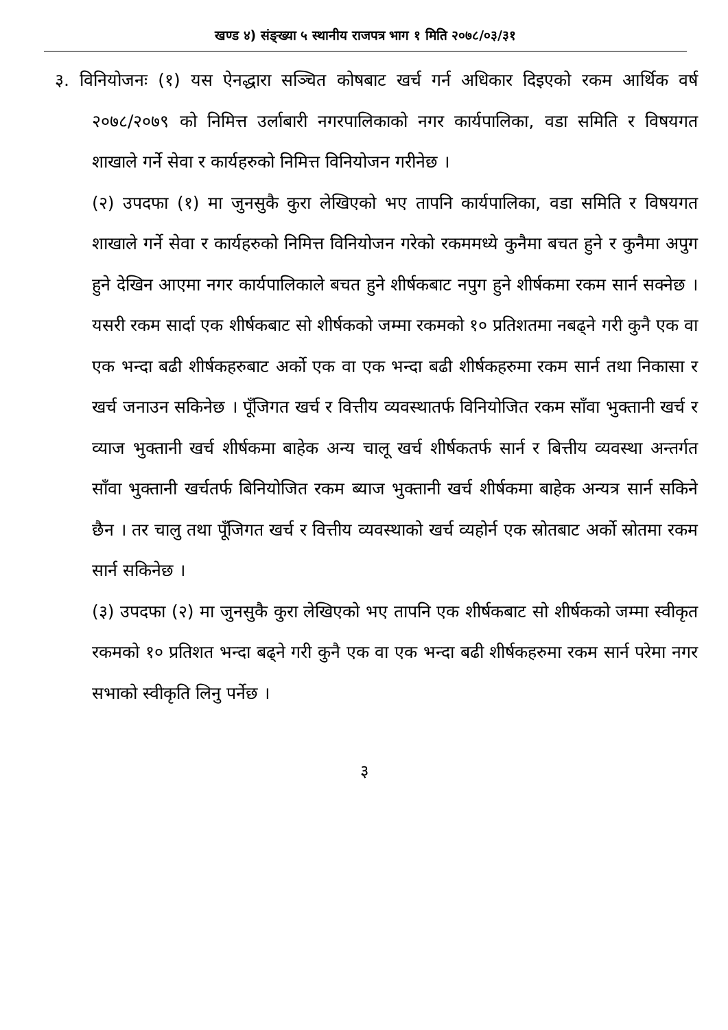खण्ड ४) संङ्ख्या ५ स्थानीय राजपत्र भाग १ मिति २०७८/०३/३१
३. विनियोजनः (१) यस ऐनद्धारा सञ्चित कोषबाट खर्च गर्न अधिकार दिइएको रकम आर्थिक वर्ष २०७८/२०७९ को निमित्त उर्लाबारी नगरपालिकाको नगर कार्यपालिका, वडा समिति र विषयगत शाखाले गर्ने सेवा र कार्यहरुको निमित्त विनियोजन गरीनेछ ।
(२) उपदफा (१) मा जुनसुकै कुरा लेखिएको भए तापनि कार्यपालिका, वडा समिति र विषयगत शाखाले गर्ने सेवा र कार्यहरुको निमित्त विनियोजन गरेको रकममध्ये कुनैमा बचत हुने र कुनैमा अपुग हुने देखिन आएमा नगर कार्यपालिकाले बचत हुने शीर्षकबाट नपुग हुने शीर्षकमा रकम सार्न सक्नेछ । यसरी रकम सार्दा एक शीर्षकबाट सो शीर्षकको जम्मा रकमको १० प्रतिशतमा नबढ्ने गरी कुनै एक वा एक भन्दा बढी शीर्षकहरुबाट अर्को एक वा एक भन्दा बढी शीर्षकहरुमा रकम सार्न तथा निकासा र खर्च जनाउन सकिनेछ । पूँजिगत खर्च र वित्तीय व्यवस्थातर्फ विनियोजित रकम साँवा भुक्तानी खर्च र व्याज भुक्तानी खर्च शीर्षकमा बाहेक अन्य चालू खर्च शीर्षकतर्फ सार्न र बित्तीय व्यवस्था अन्तर्गत साँवा भुक्तानी खर्चतर्फ बिनियोजित रकम ब्याज भुक्तानी खर्च शीर्षकमा बाहेक अन्यत्र सार्न सकिने छैन । तर चालु तथा पूँजिगत खर्च र वित्तीय व्यवस्थाको खर्च व्यहोर्न एक स्रोतबाट अर्को स्रोतमा रकम सार्न सकिनेछ ।
(३) उपदफा (२) मा जुनसुकै कुरा लेखिएको भए तापनि एक शीर्षकबाट सो शीर्षकको जम्मा स्वीकृत रकमको १० प्रतिशत भन्दा बढ्ने गरी कुनै एक वा एक भन्दा बढी शीर्षकहरुमा रकम सार्न परेमा नगर सभाको स्वीकृति लिनु पर्नेछ ।
३